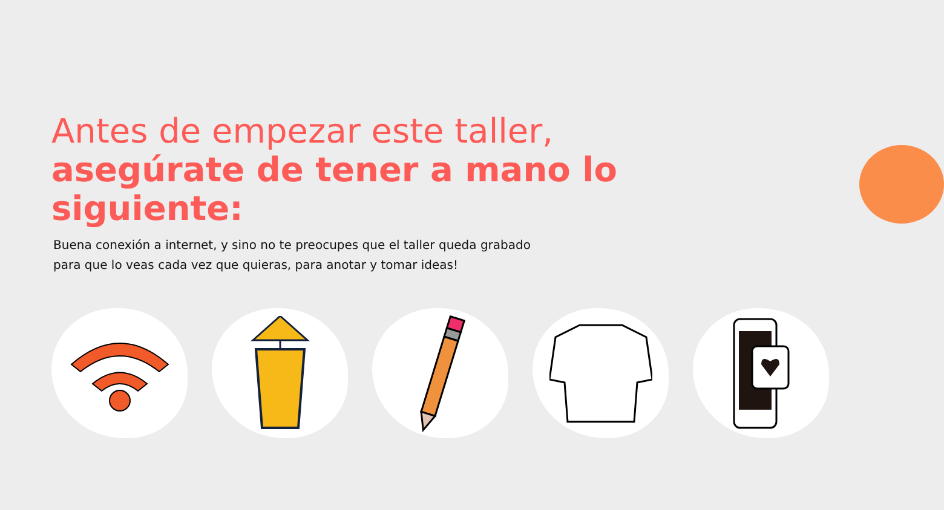Antes de empezar este taller,
asegúrate de tener a mano lo siguiente:
Buena conexión a internet, y sino no te preocupes que el taller queda grabado
para que lo veas cada vez que quieras, para anotar y tomar ideas!